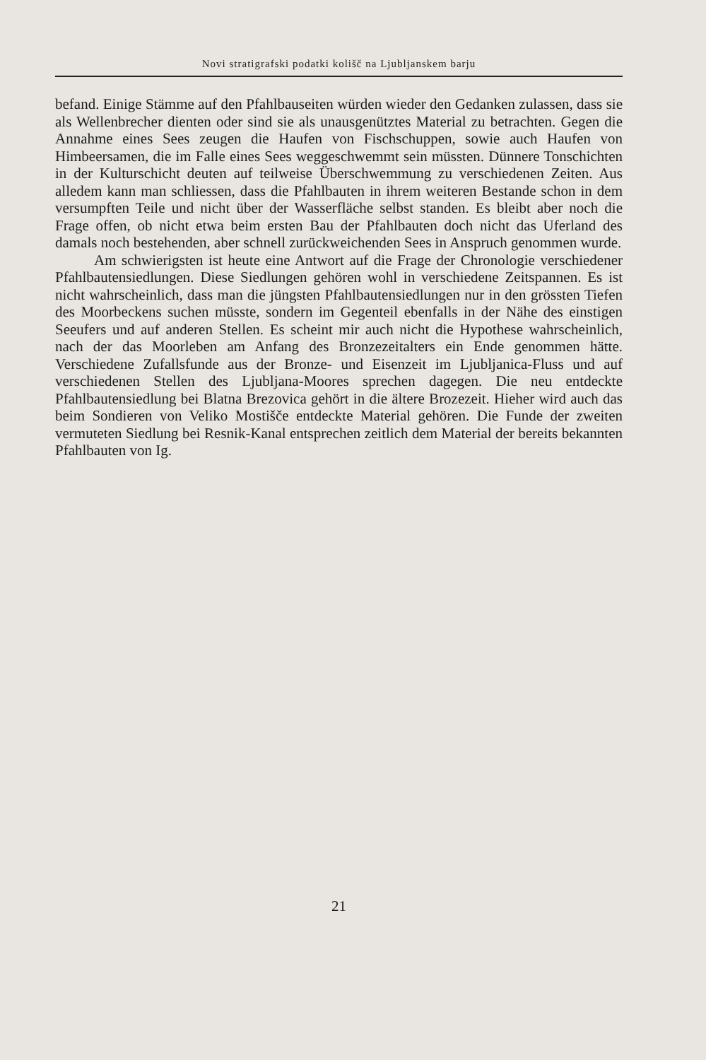Novi stratigrafski podatki kolišč na Ljubljanskem barju
befand. Einige Stämme auf den Pfahlbauseiten würden wieder den Gedanken zulassen, dass sie als Wellenbrecher dienten oder sind sie als unausgenütztes Material zu betrachten. Gegen die Annahme eines Sees zeugen die Haufen von Fischschuppen, sowie auch Haufen von Himbeersamen, die im Falle eines Sees weggeschwemmt sein müssten. Dünnere Tonschichten in der Kulturschicht deuten auf teilweise Überschwemmung zu verschiedenen Zeiten. Aus alledem kann man schliessen, dass die Pfahlbauten in ihrem weiteren Bestande schon in dem versumpften Teile und nicht über der Wasserfläche selbst standen. Es bleibt aber noch die Frage offen, ob nicht etwa beim ersten Bau der Pfahlbauten doch nicht das Uferland des damals noch bestehenden, aber schnell zurückweichenden Sees in Anspruch genommen wurde.
Am schwierigsten ist heute eine Antwort auf die Frage der Chronologie verschiedener Pfahlbautensiedlungen. Diese Siedlungen gehören wohl in verschiedene Zeitspannen. Es ist nicht wahrscheinlich, dass man die jüngsten Pfahlbautensiedlungen nur in den grössten Tiefen des Moorbeckens suchen müsste, sondern im Gegenteil ebenfalls in der Nähe des einstigen Seeufers und auf anderen Stellen. Es scheint mir auch nicht die Hypothese wahrscheinlich, nach der das Moorleben am Anfang des Bronzezeitalters ein Ende genommen hätte. Verschiedene Zufallsfunde aus der Bronze- und Eisenzeit im Ljubljanica-Fluss und auf verschiedenen Stellen des Ljubljana-Moores sprechen dagegen. Die neu entdeckte Pfahlbautensiedlung bei Blatna Brezovica gehört in die ältere Brozezeit. Hieher wird auch das beim Sondieren von Veliko Mostišče entdeckte Material gehören. Die Funde der zweiten vermuteten Siedlung bei Resnik-Kanal entsprechen zeitlich dem Material der bereits bekannten Pfahlbauten von Ig.
21